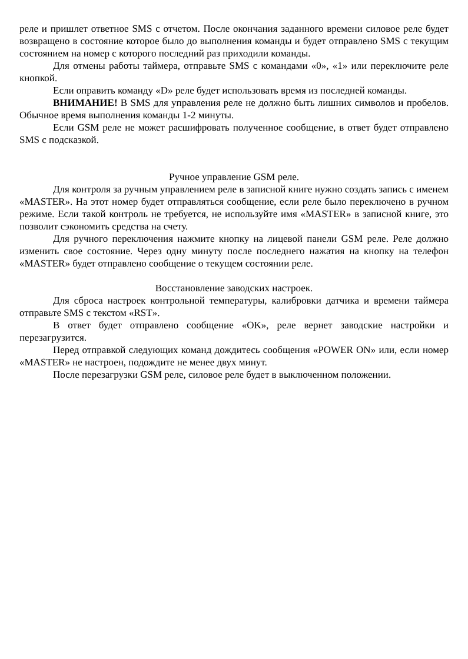реле и пришлет ответное SMS с отчетом. После окончания заданного времени силовое реле будет возвращено в состояние которое было до выполнения команды и будет отправлено SMS с текущим состоянием на номер с которого последний раз приходили команды.
Для отмены работы таймера, отправьте SMS с командами «0», «1» или переключите реле кнопкой.
Если оправить команду «D» реле будет использовать время из последней команды.
ВНИМАНИЕ! В SMS для управления реле не должно быть лишних символов и пробелов. Обычное время выполнения команды 1-2 минуты.
Если GSM реле не может расшифровать полученное сообщение, в ответ будет отправлено SMS с подсказкой.
Ручное управление GSM реле.
Для контроля за ручным управлением реле в записной книге нужно создать запись с именем «MASTER». На этот номер будет отправляться сообщение, если реле было переключено в ручном режиме. Если такой контроль не требуется, не используйте имя «MASTER» в записной книге, это позволит сэкономить средства на счету.
Для ручного переключения нажмите кнопку на лицевой панели GSM реле. Реле должно изменить свое состояние. Через одну минуту после последнего нажатия на кнопку на телефон «MASTER» будет отправлено сообщение о текущем состоянии реле.
Восстановление заводских настроек.
Для сброса настроек контрольной температуры, калибровки датчика и времени таймера отправьте SMS с текстом «RST».
В ответ будет отправлено сообщение «OK», реле вернет заводские настройки и перезагрузится.
Перед отправкой следующих команд дождитесь сообщения «POWER ON» или, если номер «MASTER» не настроен, подождите не менее двух минут.
После перезагрузки GSM реле, силовое реле будет в выключенном положении.